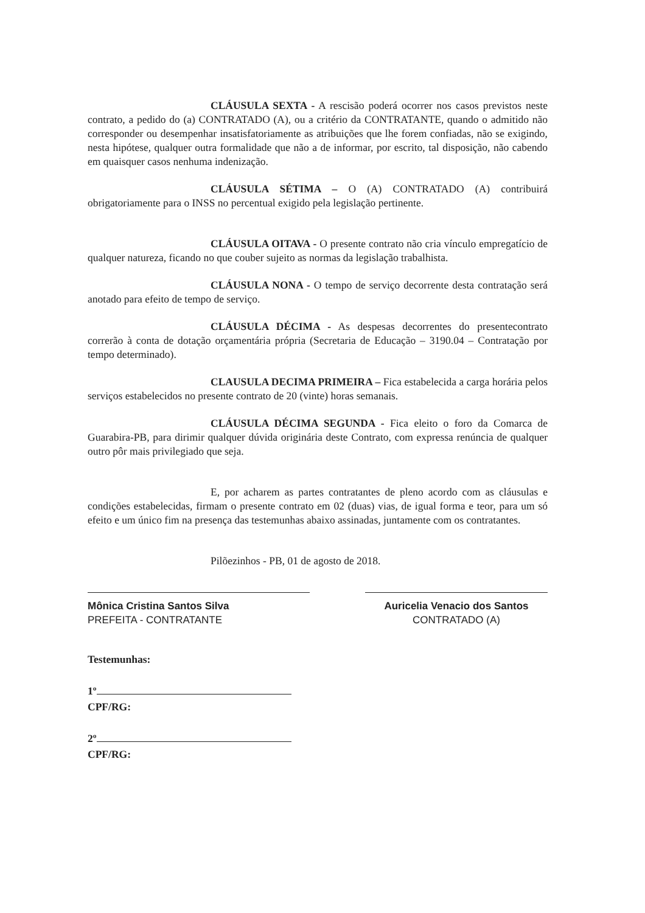CLÁUSULA SEXTA - A rescisão poderá ocorrer nos casos previstos neste contrato, a pedido do (a) CONTRATADO (A), ou a critério da CONTRATANTE, quando o admitido não corresponder ou desempenhar insatisfatoriamente as atribuições que lhe forem confiadas, não se exigindo, nesta hipótese, qualquer outra formalidade que não a de informar, por escrito, tal disposição, não cabendo em quaisquer casos nenhuma indenização.
CLÁUSULA SÉTIMA – O (A) CONTRATADO (A) contribuirá obrigatoriamente para o INSS no percentual exigido pela legislação pertinente.
CLÁUSULA OITAVA - O presente contrato não cria vínculo empregatício de qualquer natureza, ficando no que couber sujeito as normas da legislação trabalhista.
CLÁUSULA NONA - O tempo de serviço decorrente desta contratação será anotado para efeito de tempo de serviço.
CLÁUSULA DÉCIMA - As despesas decorrentes do presentecontrato correrão à conta de dotação orçamentária própria (Secretaria de Educação – 3190.04 – Contratação por tempo determinado).
CLAUSULA DECIMA PRIMEIRA – Fica estabelecida a carga horária pelos serviços estabelecidos no presente contrato de 20 (vinte) horas semanais.
CLÁUSULA DÉCIMA SEGUNDA - Fica eleito o foro da Comarca de Guarabira-PB, para dirimir qualquer dúvida originária deste Contrato, com expressa renúncia de qualquer outro pôr mais privilegiado que seja.
E, por acharem as partes contratantes de pleno acordo com as cláusulas e condições estabelecidas, firmam o presente contrato em 02 (duas) vias, de igual forma e teor, para um só efeito e um único fim na presença das testemunhas abaixo assinadas, juntamente com os contratantes.
Pilõezinhos - PB, 01 de agosto de 2018.
Mônica Cristina Santos Silva
PREFEITA - CONTRATANTE
Auricelia Venacio dos Santos
CONTRATADO (A)
Testemunhas:
1º
CPF/RG:
2º
CPF/RG: